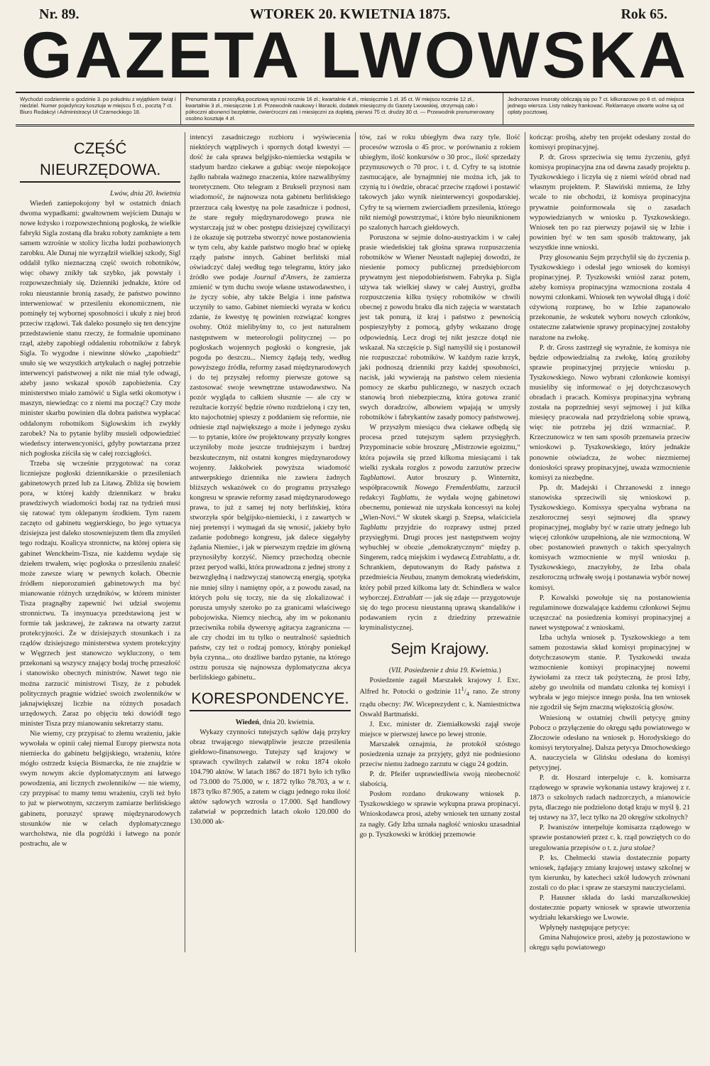Nr. 89. WTOREK 20. KWIETNIA 1875. Rok 65.
GAZETA LWOWSKA
Wychodzi codziennie o godzinie 3. po południu z wyjątkiem świąt i niedziel. Numer pojedyńczy kosztuje w miejscu 5 ct., pocztą 7 ct. Biuro Redakcyi i Administracyi Ul Czarneckiego 18.
Prenumerata z przesyłką pocztową wynosi rocznie 16 zł.; kwartalnie 4 zł., miesięcznie 1 zł. 35 ct. W miejscu rocznie 12 zł., kwartalnie 3 zł., miesięcznie 1 zł. Przewodnik naukowy i literacki, dodatek miesięczny do Gazety Lwowskiej, otrzymują cało i półroczni abonenci bezpłatnie, ćwierćroczni zaś i miesięczni za dopłatą, pierwsi 75 ct. drudzy 30 ct. — Przewodnik prenumerowany osobno kosztuje 4 zł.
Jednorazowe inseraty obliczają się po 7 ct. kilkorazowe po 6 ct. od miejsca jednego wiersza. Listy należy frankować. Reklamacye otwarte wolne są od opłaty pocztowej.
CZĘŚĆ NIEURZĘDOWA.
Lwów, dnia 20. kwietnia
Wiedeń zaniepokojony był w ostatnich dniach dwoma wypadkami: gwałtownem wejściem Dunaju w nowe łożysko i rozpowszechnioną pogłoską, że wielkie fabryki Sigla zostaną dla braku roboty zamknięte a tem samem wzrośnie w stolicy liczba ludzi pozbawionych zarobku. Ale Dunaj nie wyrządził wielkiej szkody, Sigl oddalił tylko nieznaczną część swoich robotników, więc obawy znikły tak szybko, jak powstały i rozpowszechniały się. Dzienniki jednakże, które od roku nieustannie bronią zasady, że państwo powinno interweniować w przesileniu ekonomicznem, nie pominęły tej wybornej sposobności i ukuły z niej broń przeciw rządowi. Tak daleko posunęło się ten dencyjne przedstawienie stanu rzeczy, że formalnie upominano rząd, ażeby zapobiegł oddaleniu robotników z fabryk Sigla. To wygodne i niewinne słówko „zapobiedz“ snuło się we wszystkich artykułach o nagłej potrzebie interwencyi państwowej a nikt nie miał tyle odwagi, ażeby jasno wskazał sposób zapobieżenia. Czy ministerstwo miało zamówić u Sigla setki okomotyw i maszyn, niewiedząc co z niemi ma począć? Czy może minister skarbu powinien dla dobra państwa wypłacać oddalonym robotnikom Siglowskim ich zwykły zarobek? Na to pytanie byliby musieli odpowiedzieć wiedeńscy interwencyoniści, gdyby powtarzana przez nich pogłoska ziściła się w całej rozciągłości.
Trzeba się wcześnie przygotować na coraz liczniejsze pogłoski dziennikarskie o przesileniach gabinetowych przed lub za Litawą. Zbliża się bowiem pora, w której każdy dziennikarz w braku prawdziwych wiadomości bodaj raz na tydzień musi się ratować tym oklepanym środkiem. Tym razem zaczęto od gabinetu węgierskiego, bo jego sytuacya dzisiejsza jest daleko stosowniejszem tłem dla zmyśleń tego rodzaju. Koalicya stronnictw, na której opiera się gabinet Wenckheim-Tisza, nie każdemu wydaje się dziełem trwałem, więc pogłoska o przesileniu znaleść może zawsze wiarę w pewnych kołach. Obecnie źródłem nieporozumień gabinetowych ma być mianowanie różnych urzędników, w którem minister Tisza pragnąłby zapewnić lwi udział swojemu stronnictwu. Ta insynuacya przedstawioną jest w formie tak jaskrawej, że zakrawa na otwarty zarzut protekcyjności. Że w dzisiejszych stosunkach i za rządów dzisiejszego ministerstwa system protekcyjny w Węgrzech jest stanowczo wykluczony, o tem przekonani są wszyscy znający bodaj trochę przeszłość i stanowisko obecnych ministrów. Nawet tego nie można zarzucić ministrowi Tiszy, że z pobudek politycznych pragnie widzieć swoich zwolenników w jaknajwiększej liczbie na różnych posadach urzędowych. Zaraz po objęciu teki dowiódł tego minister Tisza przy mianowaniu sekretarzy stanu.
Nie wiemy, czy przypisać to złemu wrażeniu, jakie wywołała w opinii całej niemal Europy pierwsza nota niemiecka do gabinetu belgijskiego, wrażeniu, które mógło ostrzedz księcia Bismarcka, że nie znajdzie w swym nowym akcie dyplomatycznym ani łatwego powodzenia, ani licznych zwolenników — nie wiemy, czy przypisać to mamy temu wrażeniu, czyli też było to już w pierwotnym, szczerym zamiarze berlińskiego gabinetu, poruszyć sprawę międzynarodowych stosunków nie w celach dyplomatycznego warcholstwa, nie dla pogróżki i łatwego na pozór postrachu, ale w
intencyi zasadniczego rozbioru i wyświecenia niektórych wątpliwych i spornych dotąd kwestyi — dość że cała sprawa belgijsko-niemiecka wstąpiła w stadyum bardzo ciekawe a gubiąc swoje niepokojące żądło nabrała ważnego znaczenia, które nazwalibyśmy teoretycznem. Oto telegram z Brukseli przynosi nam wiadomość, że najnowsza nota gabinetu berlińskiego przerzuca całą kwestyę na pole zasadnicze i podnosi, że stare reguły międzynarodowego prawa nie wystarczają już w obec postępu dzisiejszej cywilizacyi i że okazuje się potrzeba stworzyć nowe postanowienia w tym celu, aby każde państwo mogło brać w opiekę rządy państw innych. Gabinet berliński miał oświadczyć dalej według tego telegramu, który jako źródło swe podaje Journal d'Anvers, że zamierza zmienić w tym duchu swoje własne ustawodawstwo, i że życzy sobie, aby także Belgia i inne państwa uczyniły to samo. Gabinet niemiecki wyraża w końcu zdanie, że kwestyę tę powinien rozwiązać kongres osobny. Otóż mielibyśmy to, co jest naturalnem następstwem w meteorologii politycznej — po pogłoskach wojennych pogłoski o kongresie, jak pogoda po deszczu... Niemcy żądają tedy, według powyższego źródła, reformy zasad międzynarodowych i do tej przyszłej reformy pierwsze gotowe są zastosować swoje wewnętrzne ustawodawstwo. Na pozór wygląda to całkiem słusznie — ale czy w rezultacie korzyść będzie równo rozdzieloną i czy ten, kto najochotniej spieszy z poddaniem się reformie, nie odniesie ztąd największego a może i jedynego zysku — to pytanie, które ów projektowany przyszły kongres uczyniłoby może jeszcze trudniejszym i bardzej bezskutecznym, niż ostatni kongres międzynarodowy wojenny. Jakkolwiek powyższa wiadomość antwerpskiego dziennika nie zawiera żadnych bliższych wskazówek co do programu przyszłego kongresu w sprawie reformy zasad międzynarodowego prawa, to już z samej tej noty berlińskiej, która stworzyła spór belgijsko-niemiecki, i z zawartych w niej pretensyi i wymagań da się wnosić, jakieby było zadanie podobnego kongresu, jak dalece sięgałyby żądania Niemiec, i jak w pierwszym rzędzie im główną przynosiłyby korzyść. Niemcy przechodzą obecnie przez peryod walki, która prowadzona z jednej strony z bezwzględną i nadzwyczaj stanowczą energią, spotyka nie mniej silny i namiętny opór, a z powodu zasad, na których polu się toczy, nie da się zlokalizować i porusza umysły szeroko po za granicami właściwego pobojowiska. Niemcy niechcą, aby im w pokonaniu przeciwnika robiła dywersyę agitacya zagraniczna — ale czy chodzi im tu tylko o neutralność sąsiednich państw, czy też o rodzaj pomocy, którąby poniekąd była czynna... oto drażliwe bardzo pytanie, na którego ostrzu porusza się najnowsza dyplomatyczna akcya berlińskiego gabinetu..
KORESPONDENCYE.
Wiedeń, dnia 20. kwietnia.
Wykazy czynności tutejszych sądów dają przykry obraz trwającego niewątpliwie jeszcze przesilenia giełdowo-finansowego. Tutejszy sąd krajowy w sprawach cywilnych załatwił w roku 1874 około 104.790 aktów. W latach 1867 do 1871 było ich tylko od 73.000 do 75.000, w r. 1872 tylko 78.703, a w r. 1873 tylko 87.905, a zatem w ciągu jednego roku ilość aktów sądowych wzrosła o 17.000. Sąd handlowy załatwiał w poprzednich latach około 120.000 do 130.000 ak-
tów, zaś w roku ubiegłym dwa razy tyle. Ilość procesów wzrosła o 45 proc. w porównaniu z rokiem ubiegłym, ilość konkursów o 30 proc., ilość sprzedaży przymusowych o 70 proc. i t. d. Cyfry te są istotnie zasmucające, ale bynajmniej nie można ich, jak to czynią tu i ówdzie, obracać przeciw rządowi i postawić takowych jako wynik nieinterwencyi gospodarskiej. Cyfry te są wiernem zwierciadłem przesilenia, którego nikt niemógł powstrzymać, i które było nieuniknionem po szalonych harcach giełdowych.
Poruszona w sejmie dolno-austryackim i w całej prasie wiedeńskiej tak głośna sprawa rozpuszczenia robotników w Wiener Neustadt najlepiej dowodzi, że niesienie pomocy publicznej przedsiębiorcom prywatnym jest niepodobieństwem. Fabryka p. Sigla używa tak wielkiej sławy w całej Austryi, groźba rozpuszczenia kilku tysięcy robotników w chwili obecnej z powodu braku dla nich zajęcia w warstatach jest tak ponurą, iż kraj i państwo z pewnością pospieszyłyby z pomocą, gdyby wskazano drogę odpowiednią. Lecz drogi tej nikt jeszcze dotąd nie wskazał. Na szczęście p. Sigl namyślił się i postanowił nie rozpuszczać robotników. W każdym razie krzyk, jaki podnoszą dzienniki przy każdej sposobności, nacisk, jaki wywierają na państwo celem niesienia pomocy ze skarbu publicznego, w naszych oczach stanowią broń niebezpieczną, która gotowa zranić swych doradzców, albowiem wpajają w umysły robotników i fabrykantów zasady pomocy państwowej.
W przyszłym miesiącu dwa ciekawe odbędą się procesa przed tutejszym sądem przysięgłych. Przypominacie sobie broszurę „Mistrzowie egoizmu,“ która pojawiła się przed kilkoma miesiącami i tak wielki zyskała rozgłos z powodu zarzutów przeciw Tagblattowi. Autor broszury p. Winternitz, współpracownik Nowego Fremdenblattu, zarzucił redakcyi Tagblattu, że wydała wojnę gabinetowi obecnemu, ponieważ nie uzyskała koncessyi na kolej „Wien-Novi.“ W skutek skargi p. Szepsa, właściciela Tagblattu przyjdzie do rozprawy ustnej przed przysięgłymi. Drugi proces jest następstwem wojny wybuchłej w obozie „demokratycznym“ między p. Singerem, radcą miejskim i wydawcą Extrablattu, a dr. Schrankiem, deputowanym do Rady państwa z przedmieścia Neubau, znanym demokratą wiedeńskim, który pobił przed kilkoma laty dr. Schindlera w walce wyborczej. Extrablatt — jak się zdaje — przygotowuje się do tego procesu nieustanną uprawą skandalików i podawaniem rycin z dziedziny przeważnie kryminalistycznej.
Sejm Krajowy.
(VII. Posiedzenie z dnia 19. Kwietnia.)
Posiedzenie zagaił Marszałek krajowy J. Exc. Alfred hr. Potocki o godzinie 111/4 rano. Ze strony rządu obecny: JW. Wiceprezydent c. k. Namiestnictwa Oswald Bartmański.
J. Exc. minister dr. Ziemiałkowski zajął swoje miejsce w pierwszej ławce po lewej stronie.
Marszałek oznajmia, że protokół szóstego posiedzenia uznaje za przyjęty, gdyż nie podniesiono przeciw niemu żadnego zarzutu w ciągu 24 godzin.
P. dr. Pfeifer usprawiedliwia swoją nieobecność słabością.
Posłom rozdano drukowany wniosek p. Tyszkowskiego w sprawie wykupna prawa propinacyi. Wnioskodawca prosi, ażeby wniosek ten uznany został za nagły. Gdy Izba uznała nagłość wniosku uzasadniał go p. Tyszkowski w krótkiej przemowie
kończąc prośbą, ażeby ten projekt odesłany został do komissyi propinacyjnej.
P. dr. Gross sprzeciwia się temu życzeniu, gdyż komisya propinacyjna zna od dawna zasady projektu p. Tyszkowskiego i liczyła się z niemi wśród obrad nad własnym projektem. P. Sławiński mniema, że Izby wcale to nie obchodzi, iż komisya propinacyjna prywatnie poinformowała się o zasadach wypowiedzianych w wniosku p. Tyszkowskiego. Wniosek ten po raz pierwszy pojawił się w Izbie i powinien być w ten sam sposób traktowany, jak wszystkie inne wnioski.
Przy głosowaniu Sejm przychylił się do życzenia p. Tyszkowskiego i odesłał jego wniosek do komisyi propinacyjnej. P. Tyszkowski wniósł zaraz potem, ażeby komisya propinacyjna wzmocniona została 4 nowymi członkami. Wniosek ten wywołał długą i dość ożywioną rozprawę, bo w Izbie zapanowało przekonanie, że wskutek wyboru nowych członków, ostateczne załatwienie sprawy propinacyjnej zostałoby narażone na zwłokę.
P. dr. Gross zastrzegł się wyraźnie, że komisya nie będzie odpowiedzialną za zwłokę, którą groziłoby sprawie propinacyjnej przyjęcie wniosku p. Tyszkowskiego. Nowo wybrani członkowie komisyi musieliby się informować o jej dotychczasowych obradach i pracach. Komisya propinacyjna wybraną została na poprzedniej sesyi sejmowej i już kilka miesięcy pracowała nad przydzieloną sobie sprawą, więc nie potrzeba jej dziś wzmacniać. P. Krzeczunowicz w ten sam sposób przemawia przeciw wnioskowi p. Tyszkowskiego, który jednakże ponownie oświadcza, że wobec niezmiernej doniosłości sprawy propinacyjnej, uważa wzmocnienie komisyi za niezbędne.
Pp. dr. Madejski i Chrzanowski z innego stanowiska sprzeciwili się wnioskowi p. Tyszkowskiego. Komissya specyalna wybrana na zeszłorocznej sesyi sejmowej dla sprawy propinacyjnej, mogłaby być w razie utraty jednego lub więcej członków uzupełnioną, ale nie wzmocnioną. W obec postanowień prawnych o takich specyalnych komisyach wzmocnienie w myśl wniosku p. Tyszkowskiego, znaczyłoby, że Izba obala zeszłoroczną uchwałę swoją i postanawia wybór nowej komisyi.
P. Kowalski powołuje się na postanowienia regulaminowe dozwalające każdemu członkowi Sejmu uczęszczać na posiedzenia komisyi propinacyjnej a nawet występować z wnioskami.
Izba uchyla wniosek p. Tyszkowskiego a tem samem pozostawia skład komisyi propinacyjnej w dotychczasowym stanie. P. Tyszkowski uważa wzmocnienie komisyi propinacyjnej nowemi żywiołami za rzecz tak pożyteczną, że prosi Izby, ażeby go uwolniła od mandatu członka tej komisyi i wybrała w jego miejsce innego posła. Ina ten wniosek nie zgodził się Sejm znaczną większością głosów.
Wniesioną w ostatniej chwili petycyę gminy Pobocz o przyłączenie do okręgu sądu powiatowego w Złoczowie odesłano na wniosek p. Horodyskiego do komisyi terytoryalnej. Dalsza petycya Dmochowskiego A. nauczyciela w Glińsku odesłana do komisyi petycyjnej.
P. dr. Hoszard interpeluje c. k. komisarza rządowego w sprawie wykonania ustawy krajowej z r. 1873 o szkolnych radach nadzorczych, a mianowicie pyta, dlaczego nie podzielono dotąd kraju w myśl §. 21 tej ustawy na 37, lecz tylko na 20 okręgów szkolnych?
P. Iwaniszów interpeluje komisarza rządowego w sprawie postanowień przez c. k. rząd powziętych co do uregulowania przepisów o t. z. jura stolae?
P. ks. Chełmecki stawia dostatecznie poparty wniosek, żądający zmiany krajowej ustawy szkolnej w tym kierunku, by katecheci szkół ludowych zrównani zostali co do płac i spraw ze starszymi nauczycielami.
P. Hausner składa do laski marszalkowskiej dostatecznie poparty wniosek w sprawie utworzenia wydziału lekarskiego we Lwowie.
Wpłynęły następujące petycye:
Gmina Nahujowice prosi, ażeby ją pozostawiono w okręgu sądu powiatowego